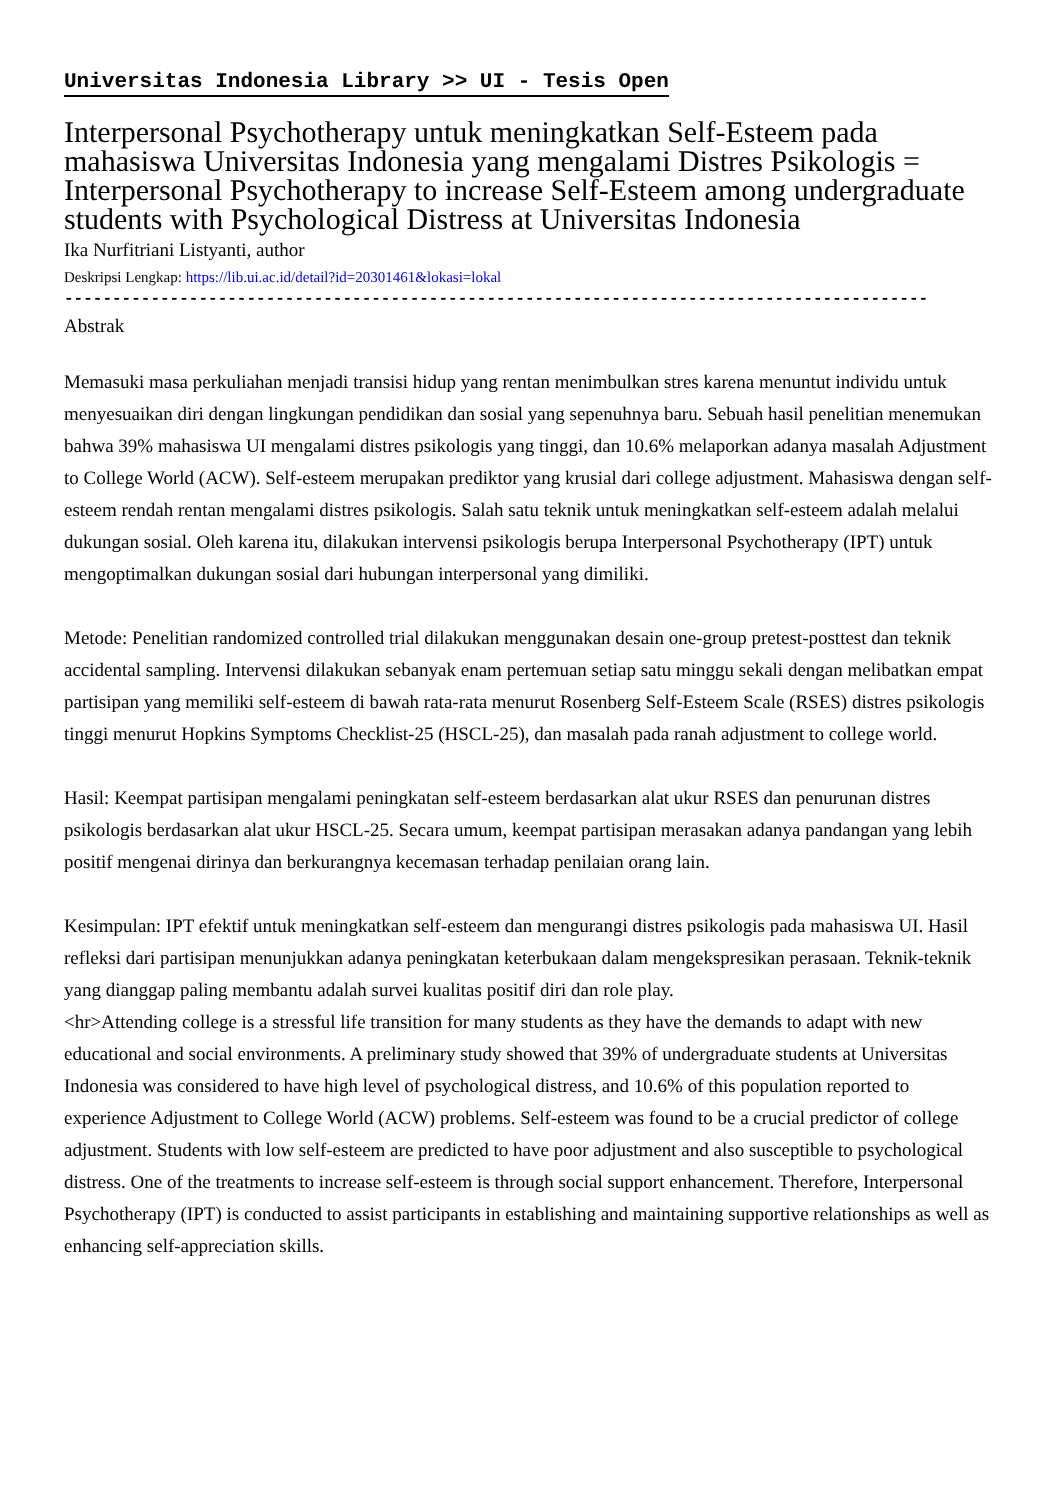Universitas Indonesia Library >> UI - Tesis Open
Interpersonal Psychotherapy untuk meningkatkan Self-Esteem pada mahasiswa Universitas Indonesia yang mengalami Distres Psikologis = Interpersonal Psychotherapy to increase Self-Esteem among undergraduate students with Psychological Distress at Universitas Indonesia
Ika Nurfitriani Listyanti, author
Deskripsi Lengkap: https://lib.ui.ac.id/detail?id=20301461&lokasi=lokal
------------------------------------------------------------------------------------------
Abstrak
Memasuki masa perkuliahan menjadi transisi hidup yang rentan menimbulkan stres karena menuntut individu untuk menyesuaikan diri dengan lingkungan pendidikan dan sosial yang sepenuhnya baru. Sebuah hasil penelitian menemukan bahwa 39% mahasiswa UI mengalami distres psikologis yang tinggi, dan 10.6% melaporkan adanya masalah Adjustment to College World (ACW). Self-esteem merupakan prediktor yang krusial dari college adjustment. Mahasiswa dengan self-esteem rendah rentan mengalami distres psikologis. Salah satu teknik untuk meningkatkan self-esteem adalah melalui dukungan sosial. Oleh karena itu, dilakukan intervensi psikologis berupa Interpersonal Psychotherapy (IPT) untuk mengoptimalkan dukungan sosial dari hubungan interpersonal yang dimiliki.
Metode: Penelitian randomized controlled trial dilakukan menggunakan desain one-group pretest-posttest dan teknik accidental sampling. Intervensi dilakukan sebanyak enam pertemuan setiap satu minggu sekali dengan melibatkan empat partisipan yang memiliki self-esteem di bawah rata-rata menurut Rosenberg Self-Esteem Scale (RSES) distres psikologis tinggi menurut Hopkins Symptoms Checklist-25 (HSCL-25), dan masalah pada ranah adjustment to college world.
Hasil: Keempat partisipan mengalami peningkatan self-esteem berdasarkan alat ukur RSES dan penurunan distres psikologis berdasarkan alat ukur HSCL-25. Secara umum, keempat partisipan merasakan adanya pandangan yang lebih positif mengenai dirinya dan berkurangnya kecemasan terhadap penilaian orang lain.
Kesimpulan: IPT efektif untuk meningkatkan self-esteem dan mengurangi distres psikologis pada mahasiswa UI. Hasil refleksi dari partisipan menunjukkan adanya peningkatan keterbukaan dalam mengekspresikan perasaan. Teknik-teknik yang dianggap paling membantu adalah survei kualitas positif diri dan role play.
<hr>Attending college is a stressful life transition for many students as they have the demands to adapt with new educational and social environments. A preliminary study showed that 39% of undergraduate students at Universitas Indonesia was considered to have high level of psychological distress, and 10.6% of this population reported to experience Adjustment to College World (ACW) problems. Self-esteem was found to be a crucial predictor of college adjustment. Students with low self-esteem are predicted to have poor adjustment and also susceptible to psychological distress. One of the treatments to increase self-esteem is through social support enhancement. Therefore, Interpersonal Psychotherapy (IPT) is conducted to assist participants in establishing and maintaining supportive relationships as well as enhancing self-appreciation skills.